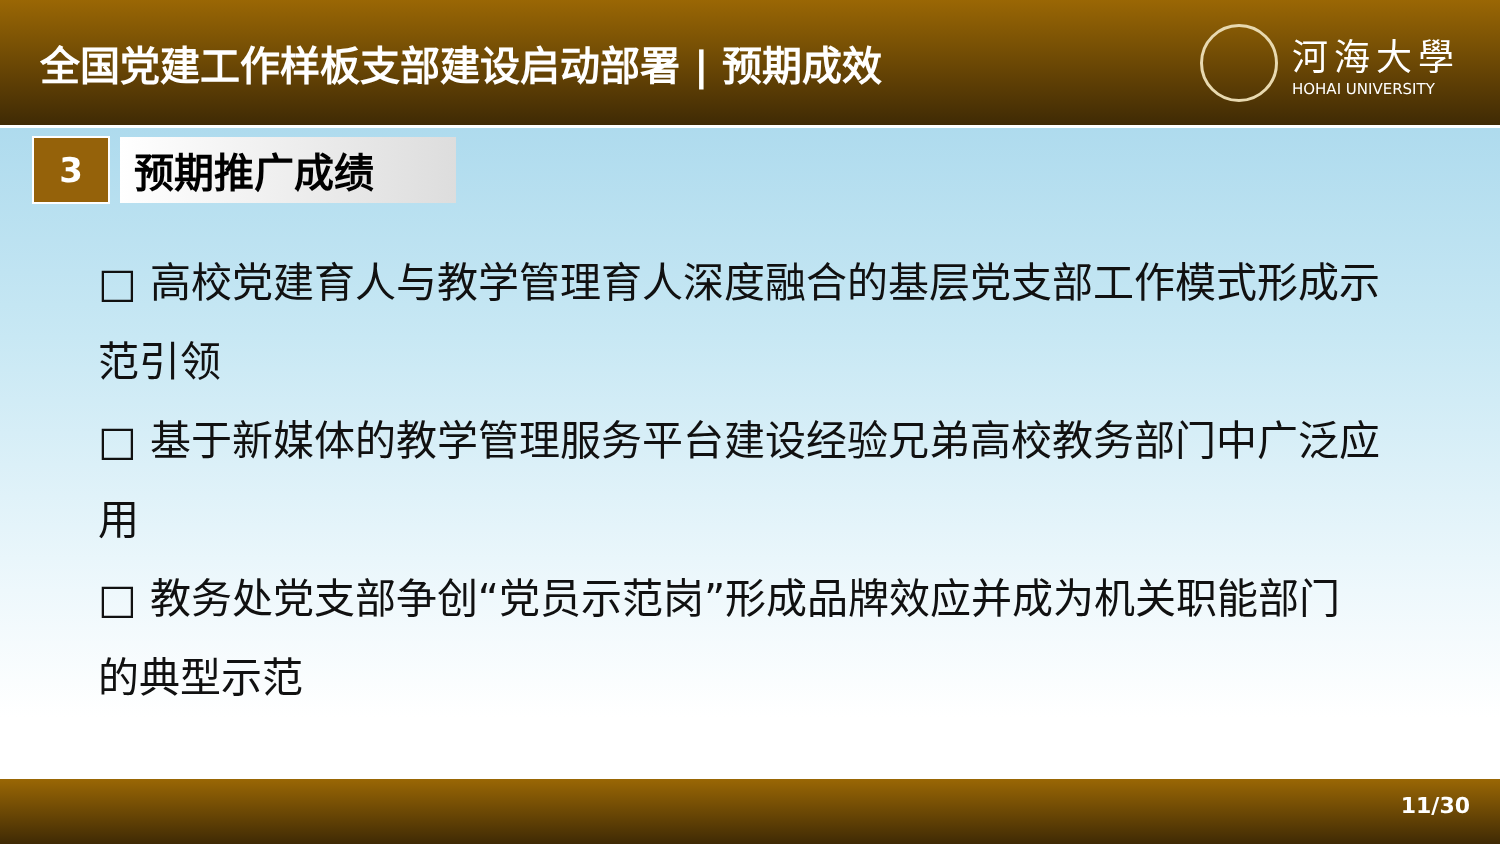全国党建工作样板支部建设启动部署 | 预期成效
河海大學
HOHAI UNIVERSITY
3
预期推广成绩
□ 高校党建育人与教学管理育人深度融合的基层党支部工作模式形成示范引领
□ 基于新媒体的教学管理服务平台建设经验兄弟高校教务部门中广泛应用
□ 教务处党支部争创“党员示范岗”形成品牌效应并成为机关职能部门的典型示范
11/30